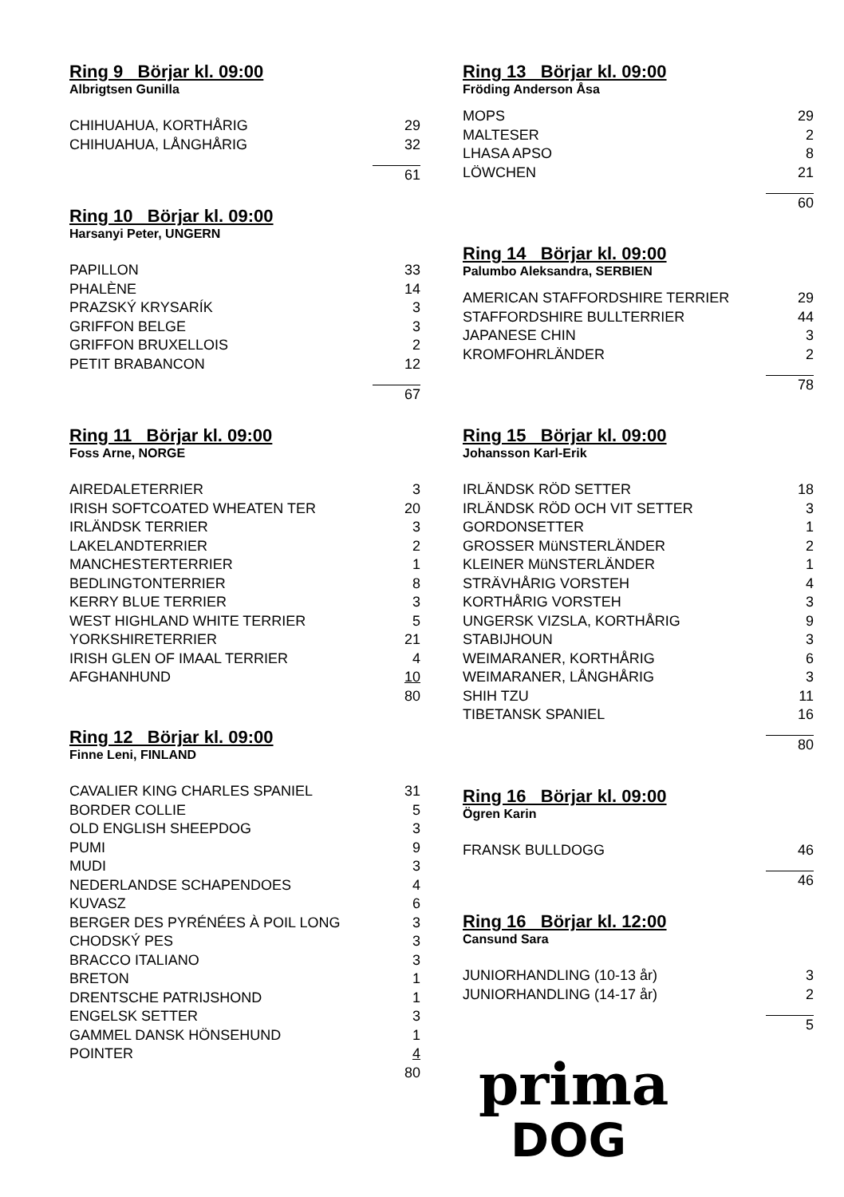Ring 9 Börjar kl. 09:00
Albrigtsen Gunilla
| CHIHUAHUA, KORTHÅRIG | 29 |
| CHIHUAHUA, LÅNGHÅRIG | 32 |
| | 61 |
Ring 10 Börjar kl. 09:00
Harsanyi Peter, UNGERN
| PAPILLON | 33 |
| PHALÈNE | 14 |
| PRAZSKÝ KRYSARÍK | 3 |
| GRIFFON BELGE | 3 |
| GRIFFON BRUXELLOIS | 2 |
| PETIT BRABANCON | 12 |
| | 67 |
Ring 11 Börjar kl. 09:00
Foss Arne, NORGE
| AIREDALETERRIER | 3 |
| IRISH SOFTCOATED WHEATEN TER | 20 |
| IRLÄNDSK TERRIER | 3 |
| LAKELANDTERRIER | 2 |
| MANCHESTERTERRIER | 1 |
| BEDLINGTONTERRIER | 8 |
| KERRY BLUE TERRIER | 3 |
| WEST HIGHLAND WHITE TERRIER | 5 |
| YORKSHIRETERRIER | 21 |
| IRISH GLEN OF IMAAL TERRIER | 4 |
| AFGHANHUND | 10 |
| | 80 |
Ring 12 Börjar kl. 09:00
Finne Leni, FINLAND
| CAVALIER KING CHARLES SPANIEL | 31 |
| BORDER COLLIE | 5 |
| OLD ENGLISH SHEEPDOG | 3 |
| PUMI | 9 |
| MUDI | 3 |
| NEDERLANDSE SCHAPENDOES | 4 |
| KUVASZ | 6 |
| BERGER DES PYRÉNÉES À POIL LONG | 3 |
| CHODSKÝ PES | 3 |
| BRACCO ITALIANO | 3 |
| BRETON | 1 |
| DRENTSCHE PATRIJSHOND | 1 |
| ENGELSK SETTER | 3 |
| GAMMEL DANSK HÖNSEHUND | 1 |
| POINTER | 4 |
| | 80 |
Ring 13 Börjar kl. 09:00
Fröding Anderson Åsa
| MOPS | 29 |
| MALTESER | 2 |
| LHASA APSO | 8 |
| LÖWCHEN | 21 |
| | 60 |
Ring 14 Börjar kl. 09:00
Palumbo Aleksandra, SERBIEN
| AMERICAN STAFFORDSHIRE TERRIER | 29 |
| STAFFORDSHIRE BULLTERRIER | 44 |
| JAPANESE CHIN | 3 |
| KROMFOHRLÄNDER | 2 |
| | 78 |
Ring 15 Börjar kl. 09:00
Johansson Karl-Erik
| IRLÄNDSK RÖD SETTER | 18 |
| IRLÄNDSK RÖD OCH VIT SETTER | 3 |
| GORDONSETTER | 1 |
| GROSSER MüNSTERLÄNDER | 2 |
| KLEINER MüNSTERLÄNDER | 1 |
| STRÄVHÅRIG VORSTEH | 4 |
| KORTHÅRIG VORSTEH | 3 |
| UNGERSK VIZSLA, KORTHÅRIG | 9 |
| STABIJHOUN | 3 |
| WEIMARANER, KORTHÅRIG | 6 |
| WEIMARANER, LÅNGHÅRIG | 3 |
| SHIH TZU | 11 |
| TIBETANSK SPANIEL | 16 |
| | 80 |
Ring 16 Börjar kl. 09:00
Ögren Karin
| FRANSK BULLDOGG | 46 |
| | 46 |
Ring 16 Börjar kl. 12:00
Cansund Sara
| JUNIORHANDLING (10-13 år) | 3 |
| JUNIORHANDLING (14-17 år) | 2 |
| | 5 |
prima
DOG